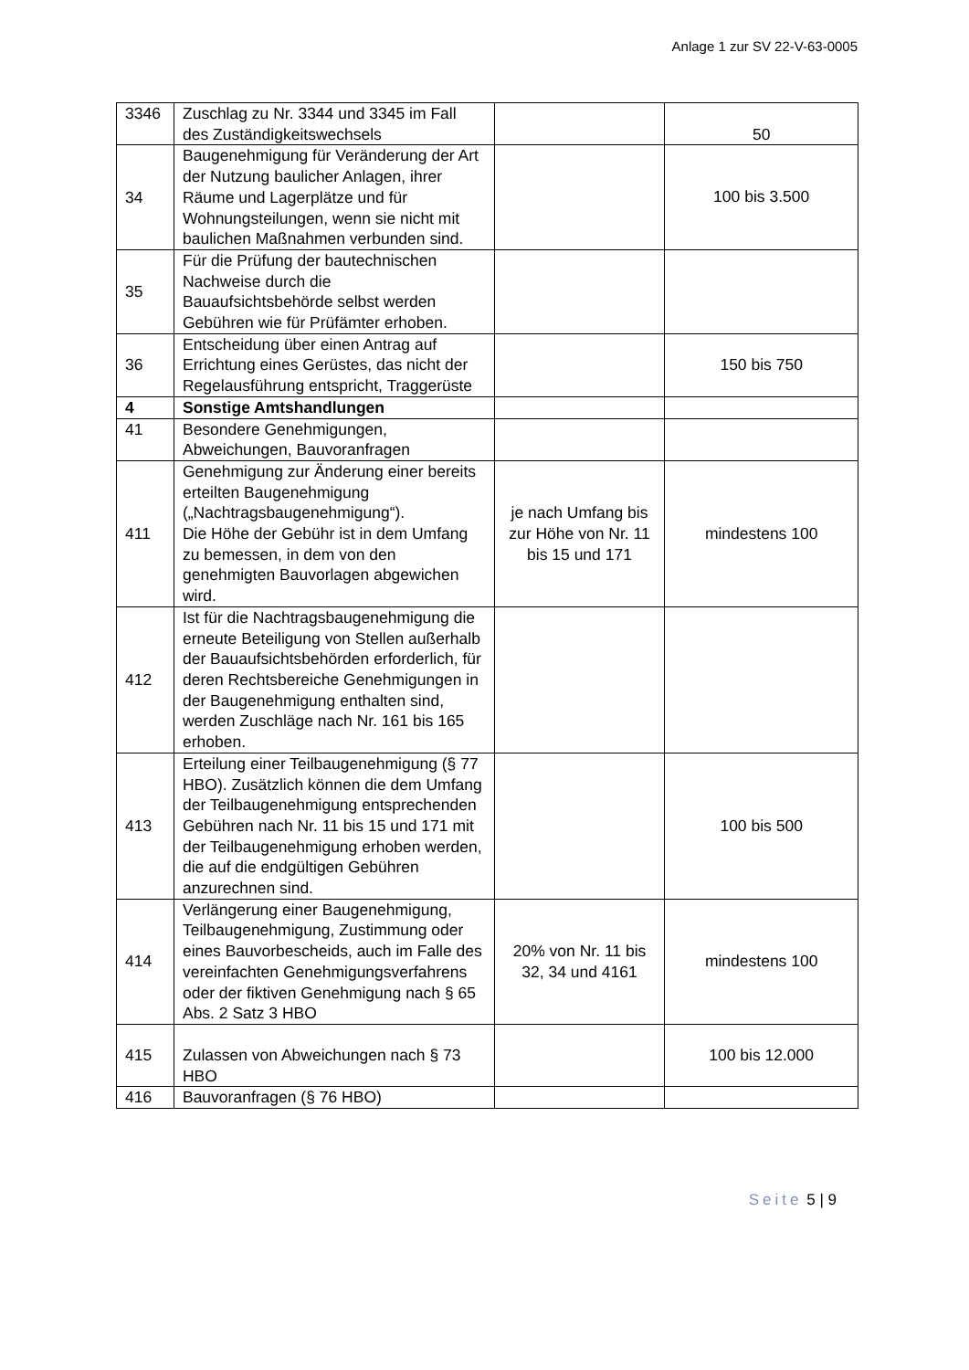Anlage 1 zur SV 22-V-63-0005
| 3346 | Zuschlag zu Nr. 3344 und 3345 im Fall des Zuständigkeitswechsels | | 50 |
| 34 | Baugenehmigung für Veränderung der Art der Nutzung baulicher Anlagen, ihrer Räume und Lagerplätze und für Wohnungsteilungen, wenn sie nicht mit baulichen Maßnahmen verbunden sind. | | 100 bis 3.500 |
| 35 | Für die Prüfung der bautechnischen Nachweise durch die Bauaufsichtsbehörde selbst werden Gebühren wie für Prüfämter erhoben. | | |
| 36 | Entscheidung über einen Antrag auf Errichtung eines Gerüstes, das nicht der Regelausführung entspricht, Traggerüste | | 150 bis 750 |
| 4 | Sonstige Amtshandlungen | | |
| 41 | Besondere Genehmigungen, Abweichungen, Bauvoranfragen | | |
| 411 | Genehmigung zur Änderung einer bereits erteilten Baugenehmigung („Nachtragsbaugenehmigung“). Die Höhe der Gebühr ist in dem Umfang zu bemessen, in dem von den genehmigten Bauvorlagen abgewichen wird. | je nach Umfang bis zur Höhe von Nr. 11 bis 15 und 171 | mindestens 100 |
| 412 | Ist für die Nachtragsbaugenehmigung die erneute Beteiligung von Stellen außerhalb der Bauaufsichtsbehörden erforderlich, für deren Rechtsbereiche Genehmigungen in der Baugenehmigung enthalten sind, werden Zuschläge nach Nr. 161 bis 165 erhoben. | | |
| 413 | Erteilung einer Teilbaugenehmigung (§ 77 HBO). Zusätzlich können die dem Umfang der Teilbaugenehmigung entsprechenden Gebühren nach Nr. 11 bis 15 und 171 mit der Teilbaugenehmigung erhoben werden, die auf die endgültigen Gebühren anzurechnen sind. | | 100 bis 500 |
| 414 | Verlängerung einer Baugenehmigung, Teilbaugenehmigung, Zustimmung oder eines Bauvorbescheids, auch im Falle des vereinfachten Genehmigungsverfahrens oder der fiktiven Genehmigung nach § 65 Abs. 2 Satz 3 HBO | 20% von Nr. 11 bis 32, 34 und 4161 | mindestens 100 |
| 415 | Zulassen von Abweichungen nach § 73 HBO | | 100 bis 12.000 |
| 416 | Bauvoranfragen (§ 76 HBO) | | |
Seite 5 | 9